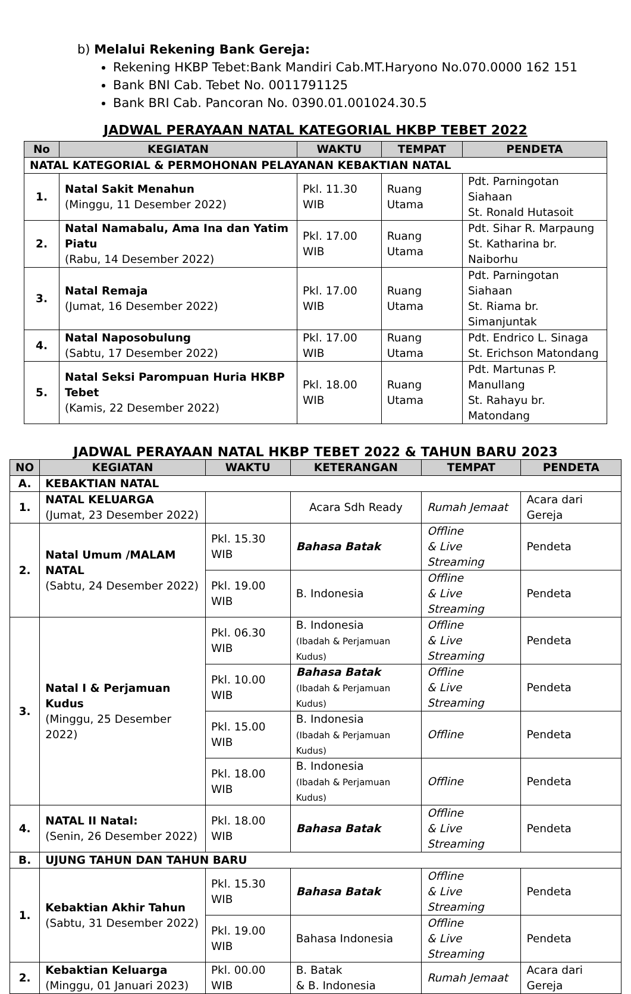b) Melalui Rekening Bank Gereja:
Rekening HKBP Tebet:Bank Mandiri Cab.MT.Haryono No.070.0000 162 151
Bank BNI Cab. Tebet No. 0011791125
Bank BRI Cab. Pancoran No. 0390.01.001024.30.5
JADWAL PERAYAAN NATAL KATEGORIAL HKBP TEBET 2022
| No | KEGIATAN | WAKTU | TEMPAT | PENDETA |
| --- | --- | --- | --- | --- |
| NATAL KATEGORIAL & PERMOHONAN PELAYANAN KEBAKTIAN NATAL | | | | |
| 1. | Natal Sakit Menahun (Minggu, 11 Desember 2022) | Pkl. 11.30 WIB | Ruang Utama | Pdt. Parningotan Siahaan St. Ronald Hutasoit |
| 2. | Natal Namabalu, Ama Ina dan Yatim Piatu (Rabu, 14 Desember 2022) | Pkl. 17.00 WIB | Ruang Utama | Pdt. Sihar R. Marpaung St. Katharina br. Naiborhu |
| 3. | Natal Remaja (Jumat, 16 Desember 2022) | Pkl. 17.00 WIB | Ruang Utama | Pdt. Parningotan Siahaan St. Riama br. Simanjuntak |
| 4. | Natal Naposobulung (Sabtu, 17 Desember 2022) | Pkl. 17.00 WIB | Ruang Utama | Pdt. Endrico L. Sinaga St. Erichson Matondang |
| 5. | Natal Seksi Parompuan Huria HKBP Tebet (Kamis, 22 Desember 2022) | Pkl. 18.00 WIB | Ruang Utama | Pdt. Martunas P. Manullang St. Rahayu br. Matondang |
JADWAL PERAYAAN NATAL HKBP TEBET 2022 & TAHUN BARU 2023
| NO | KEGIATAN | WAKTU | KETERANGAN | TEMPAT | PENDETA |
| --- | --- | --- | --- | --- | --- |
| A. | KEBAKTIAN NATAL | | | | |
| 1. | NATAL KELUARGA (Jumat, 23 Desember 2022) | | Acara Sdh Ready | Rumah Jemaat | Acara dari Gereja |
| 2. | Natal Umum /MALAM NATAL (Sabtu, 24 Desember 2022) | Pkl. 15.30 WIB | Bahasa Batak | Offline & Live Streaming | Pendeta |
| | | Pkl. 19.00 WIB | B. Indonesia | Offline & Live Streaming | Pendeta |
| 3. | Natal I & Perjamuan Kudus (Minggu, 25 Desember 2022) | Pkl. 06.30 WIB | B. Indonesia (Ibadah & Perjamuan Kudus) | Offline & Live Streaming | Pendeta |
| | | Pkl. 10.00 WIB | Bahasa Batak (Ibadah & Perjamuan Kudus) | Offline & Live Streaming | Pendeta |
| | | Pkl. 15.00 WIB | B. Indonesia (Ibadah & Perjamuan Kudus) | Offline | Pendeta |
| | | Pkl. 18.00 WIB | B. Indonesia (Ibadah & Perjamuan Kudus) | Offline | Pendeta |
| 4. | NATAL II Natal: (Senin, 26 Desember 2022) | Pkl. 18.00 WIB | Bahasa Batak | Offline & Live Streaming | Pendeta |
| B. | UJUNG TAHUN DAN TAHUN BARU | | | | |
| 1. | Kebaktian Akhir Tahun (Sabtu, 31 Desember 2022) | Pkl. 15.30 WIB | Bahasa Batak | Offline & Live Streaming | Pendeta |
| | | Pkl. 19.00 WIB | Bahasa Indonesia | Offline & Live Streaming | Pendeta |
| 2. | Kebaktian Keluarga (Minggu, 01 Januari 2023) | Pkl. 00.00 WIB | B. Batak & B. Indonesia | Rumah Jemaat | Acara dari Gereja |